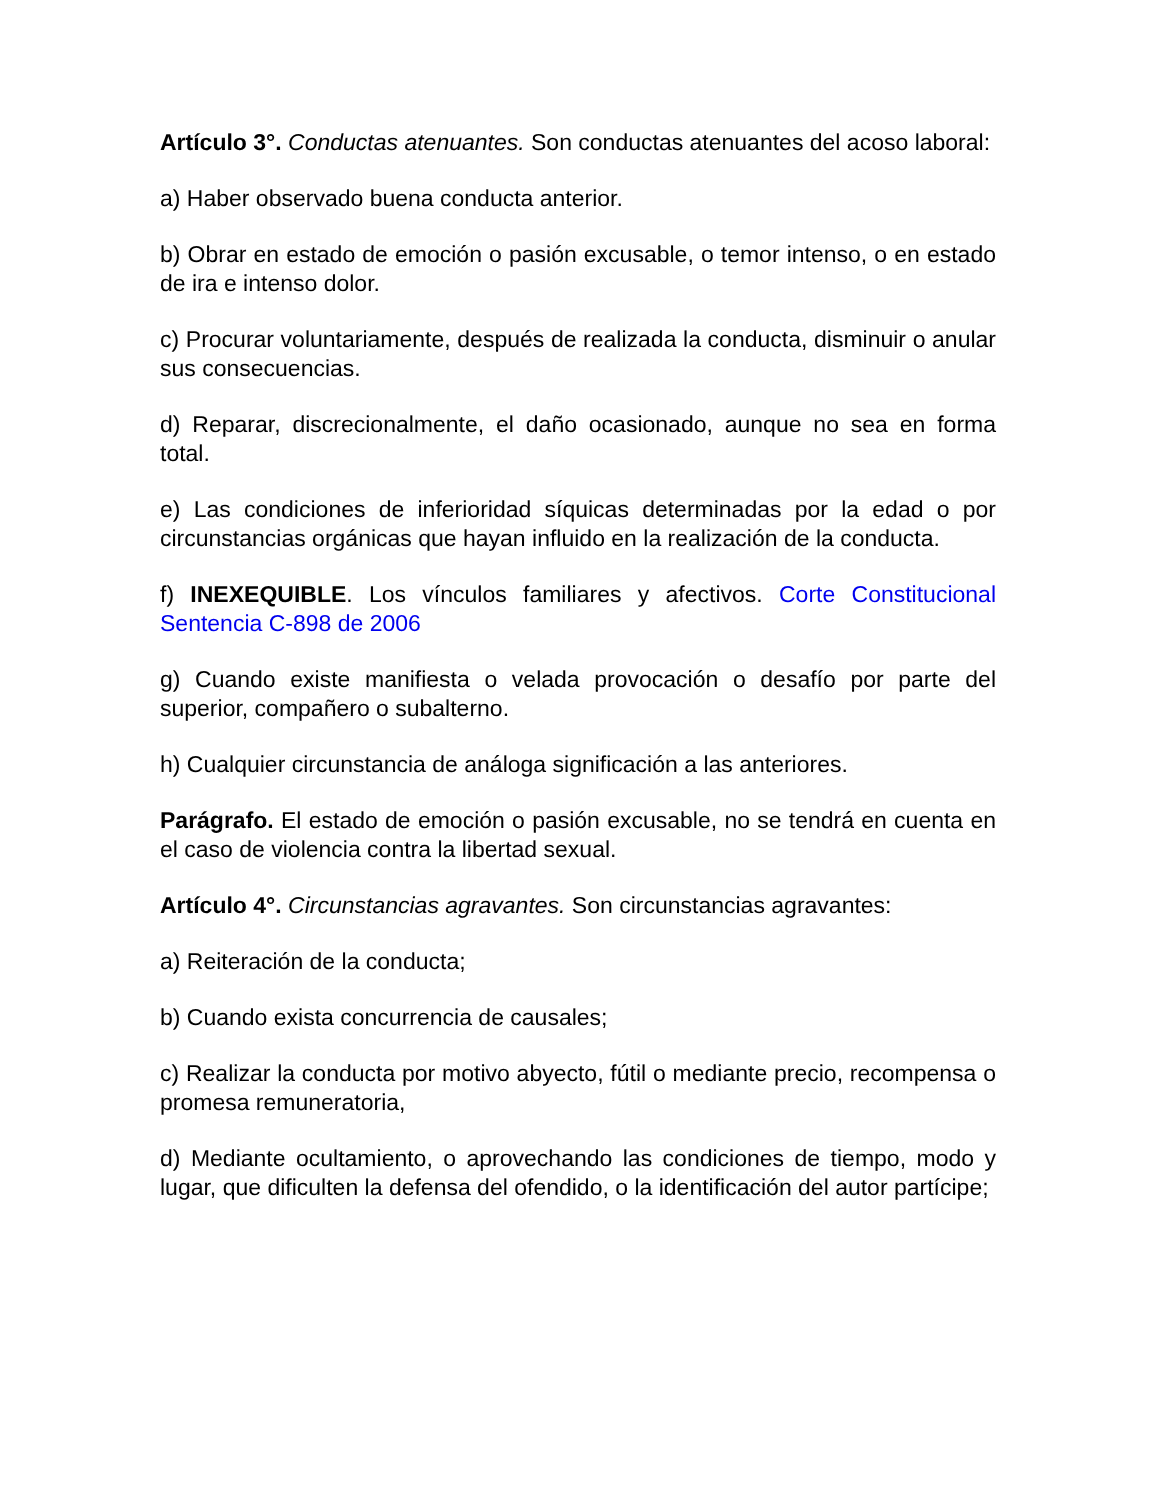Artículo 3°. Conductas atenuantes. Son conductas atenuantes del acoso laboral:
a) Haber observado buena conducta anterior.
b) Obrar en estado de emoción o pasión excusable, o temor intenso, o en estado de ira e intenso dolor.
c) Procurar voluntariamente, después de realizada la conducta, disminuir o anular sus consecuencias.
d) Reparar, discrecionalmente, el daño ocasionado, aunque no sea en forma total.
e) Las condiciones de inferioridad síquicas determinadas por la edad o por circunstancias orgánicas que hayan influido en la realización de la conducta.
f) INEXEQUIBLE. Los vínculos familiares y afectivos. Corte Constitucional Sentencia C-898 de 2006
g) Cuando existe manifiesta o velada provocación o desafío por parte del superior, compañero o subalterno.
h) Cualquier circunstancia de análoga significación a las anteriores.
Parágrafo. El estado de emoción o pasión excusable, no se tendrá en cuenta en el caso de violencia contra la libertad sexual.
Artículo 4°. Circunstancias agravantes. Son circunstancias agravantes:
a) Reiteración de la conducta;
b) Cuando exista concurrencia de causales;
c) Realizar la conducta por motivo abyecto, fútil o mediante precio, recompensa o promesa remuneratoria,
d) Mediante ocultamiento, o aprovechando las condiciones de tiempo, modo y lugar, que dificulten la defensa del ofendido, o la identificación del autor partícipe;